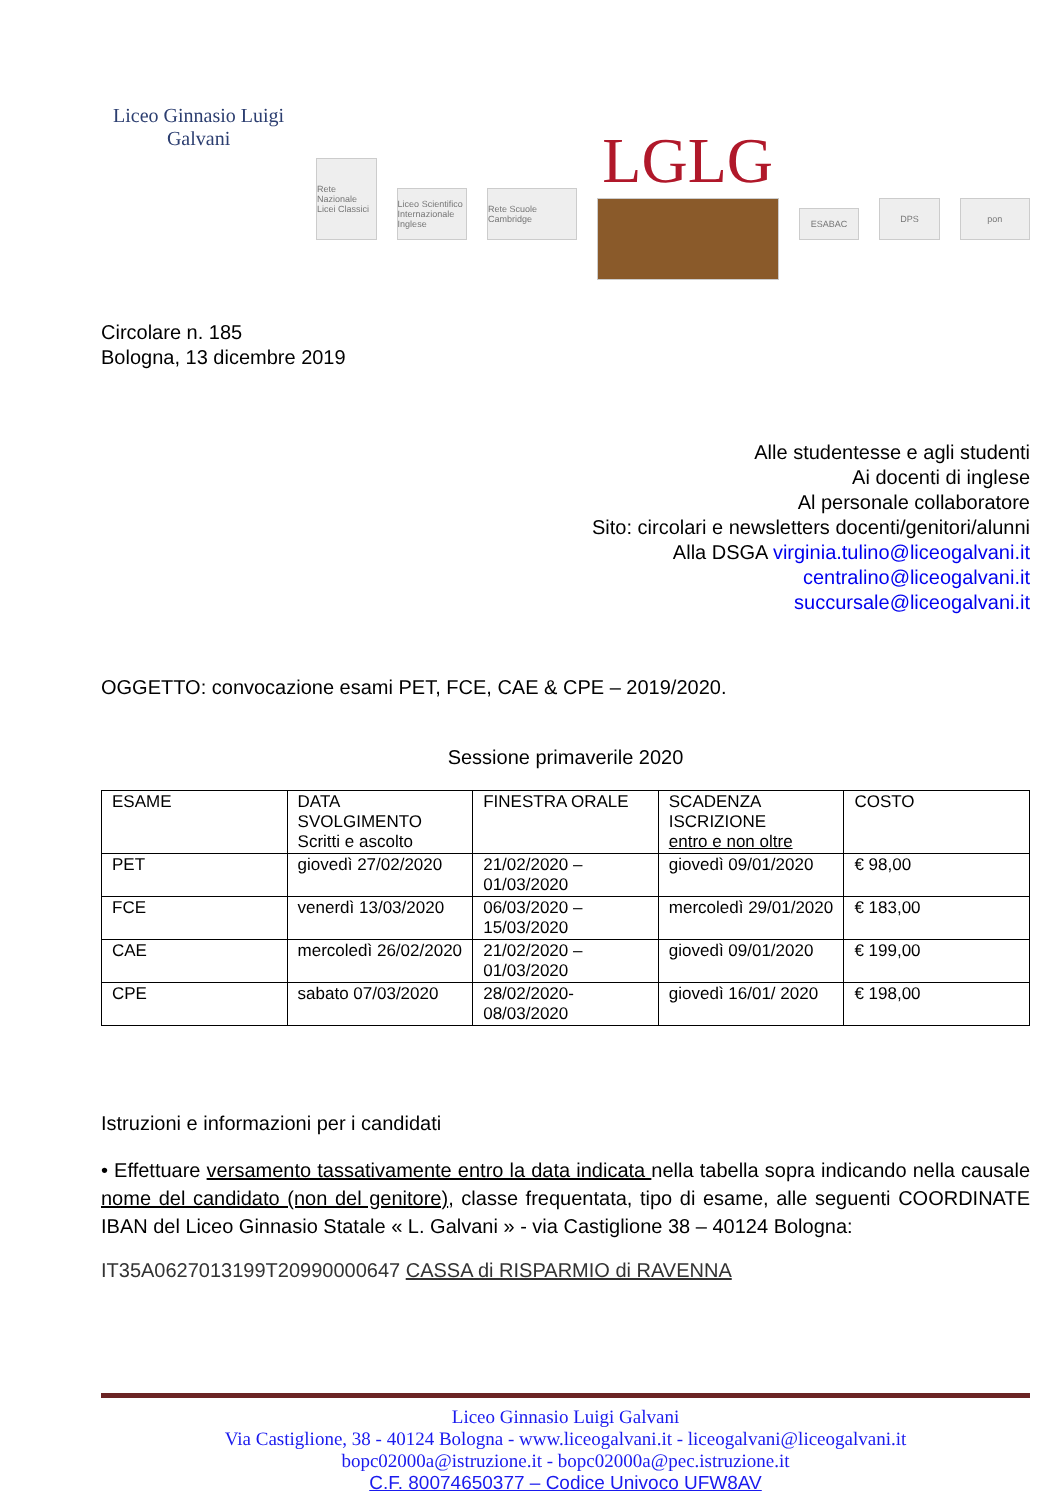Liceo Ginnasio Luigi Galvani
Rete Nazionale Licei Classici
Liceo Scientifico Internazionale Inglese
Rete Scuole Cambridge
LGLG
ESABAC
DPS
pon
Circolare n. 185
Bologna, 13 dicembre 2019
Alle studentesse e agli studenti
Ai docenti di inglese
Al personale collaboratore
Sito: circolari e newsletters docenti/genitori/alunni
Alla DSGA virginia.tulino@liceogalvani.it
centralino@liceogalvani.it
succursale@liceogalvani.it
OGGETTO: convocazione esami PET, FCE, CAE & CPE – 2019/2020.
Sessione primaverile 2020
| ESAME | DATA SVOLGIMENTO Scritti e ascolto | FINESTRA ORALE | SCADENZA ISCRIZIONE entro e non oltre | COSTO |
| --- | --- | --- | --- | --- |
| PET | giovedì 27/02/2020 | 21/02/2020 – 01/03/2020 | giovedì 09/01/2020 | € 98,00 |
| FCE | venerdì 13/03/2020 | 06/03/2020 – 15/03/2020 | mercoledì 29/01/2020 | € 183,00 |
| CAE | mercoledì 26/02/2020 | 21/02/2020 – 01/03/2020 | giovedì 09/01/2020 | € 199,00 |
| CPE | sabato 07/03/2020 | 28/02/2020- 08/03/2020 | giovedì 16/01/ 2020 | € 198,00 |
Istruzioni e informazioni per i candidati
• Effettuare versamento tassativamente entro la data indicata nella tabella sopra indicando nella causale nome del candidato (non del genitore), classe frequentata, tipo di esame, alle seguenti COORDINATE IBAN del Liceo Ginnasio Statale « L. Galvani » - via Castiglione 38 – 40124 Bologna:
IT35A0627013199T20990000647 CASSA di RISPARMIO di RAVENNA
Liceo Ginnasio Luigi Galvani
Via Castiglione, 38 - 40124 Bologna - www.liceogalvani.it - liceogalvani@liceogalvani.it
bopc02000a@istruzione.it - bopc02000a@pec.istruzione.it
C.F. 80074650377 – Codice Univoco UFW8AV